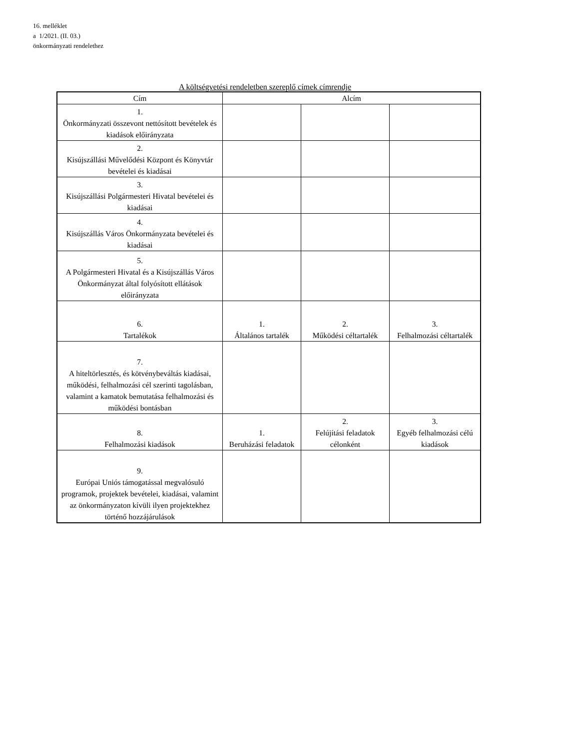16. melléklet
a 1/2021. (II. 03.)
önkormányzati rendelethez
A költségvetési rendeletben szereplő címek címrendje
| Cím | Alcím | | |
| --- | --- | --- | --- |
| 1. Önkormányzati összevont nettósított bevételek és kiadások előirányzata | | | |
| 2. Kisújszállási Művelődési Központ és Könyvtár bevételei és kiadásai | | | |
| 3. Kisújszállási Polgármesteri Hivatal bevételei és kiadásai | | | |
| 4. Kisújszállás Város Önkormányzata bevételei és kiadásai | | | |
| 5. A Polgármesteri Hivatal és a Kisújszállás Város Önkormányzat által folyósított ellátások előirányzata | | | |
| 6. Tartalékok | 1. Általános tartalék | 2. Működési céltartalék | 3. Felhalmozási céltartalék |
| 7. A hiteltörlesztés, és kötvénybeváltás kiadásai, működési, felhalmozási cél szerinti tagolásban, valamint a kamatok bemutatása felhalmozási és működési bontásban | | | |
| 8. Felhalmozási kiadások | 1. Beruházási feladatok | 2. Felújítási feladatok célonként | 3. Egyéb felhalmozási célú kiadások |
| 9. Európai Uniós támogatással megvalósuló programok, projektek bevételei, kiadásai, valamint az önkormányzaton kívüli ilyen projektekhez történő hozzájárulások | | | |